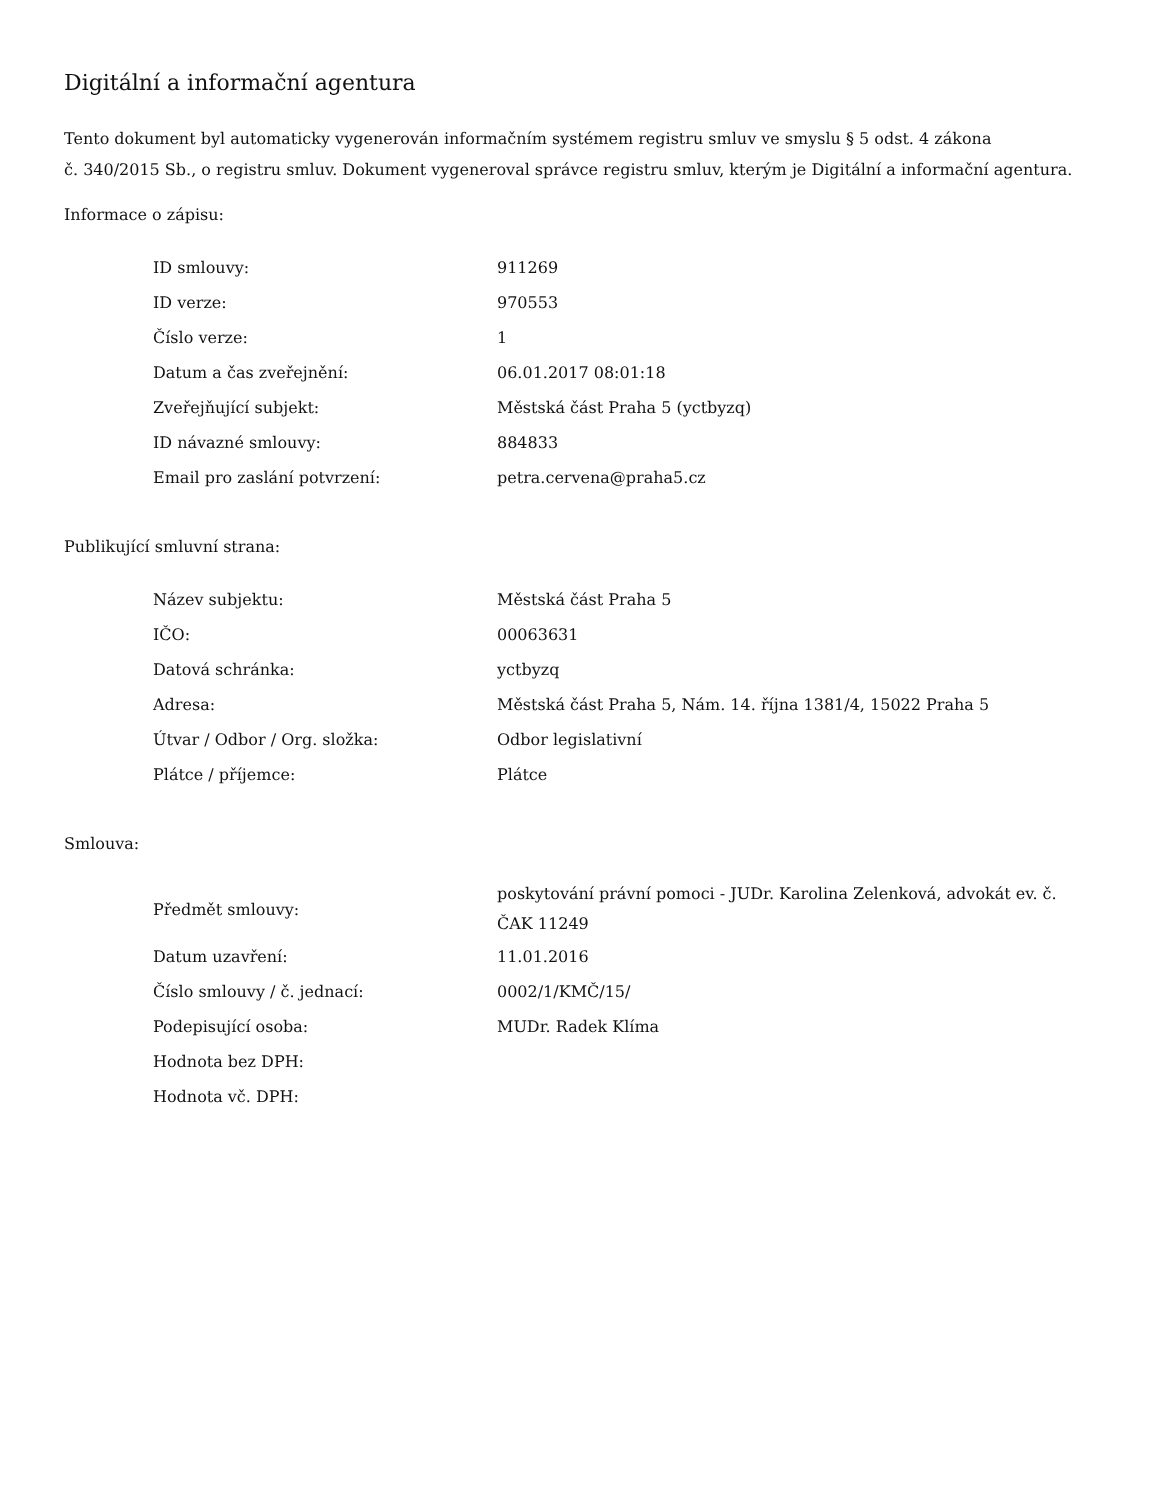Digitální a informační agentura
Tento dokument byl automaticky vygenerován informačním systémem registru smluv ve smyslu § 5 odst. 4 zákona
č. 340/2015 Sb., o registru smluv. Dokument vygeneroval správce registru smluv, kterým je Digitální a informační agentura.
Informace o zápisu:
| ID smlouvy: | 911269 |
| ID verze: | 970553 |
| Číslo verze: | 1 |
| Datum a čas zveřejnění: | 06.01.2017 08:01:18 |
| Zveřejňující subjekt: | Městská část Praha 5 (yctbyzq) |
| ID návazné smlouvy: | 884833 |
| Email pro zaslání potvrzení: | petra.cervena@praha5.cz |
Publikující smluvní strana:
| Název subjektu: | Městská část Praha 5 |
| IČO: | 00063631 |
| Datová schránka: | yctbyzq |
| Adresa: | Městská část Praha 5, Nám. 14. října 1381/4, 15022 Praha 5 |
| Útvar / Odbor / Org. složka: | Odbor legislativní |
| Plátce / příjemce: | Plátce |
Smlouva:
| Předmět smlouvy: | poskytování právní pomoci - JUDr. Karolina Zelenková, advokát ev. č. ČAK 11249 |
| Datum uzavření: | 11.01.2016 |
| Číslo smlouvy / č. jednací: | 0002/1/KMČ/15/ |
| Podepisující osoba: | MUDr. Radek Klíma |
| Hodnota bez DPH: | |
| Hodnota vč. DPH: | |